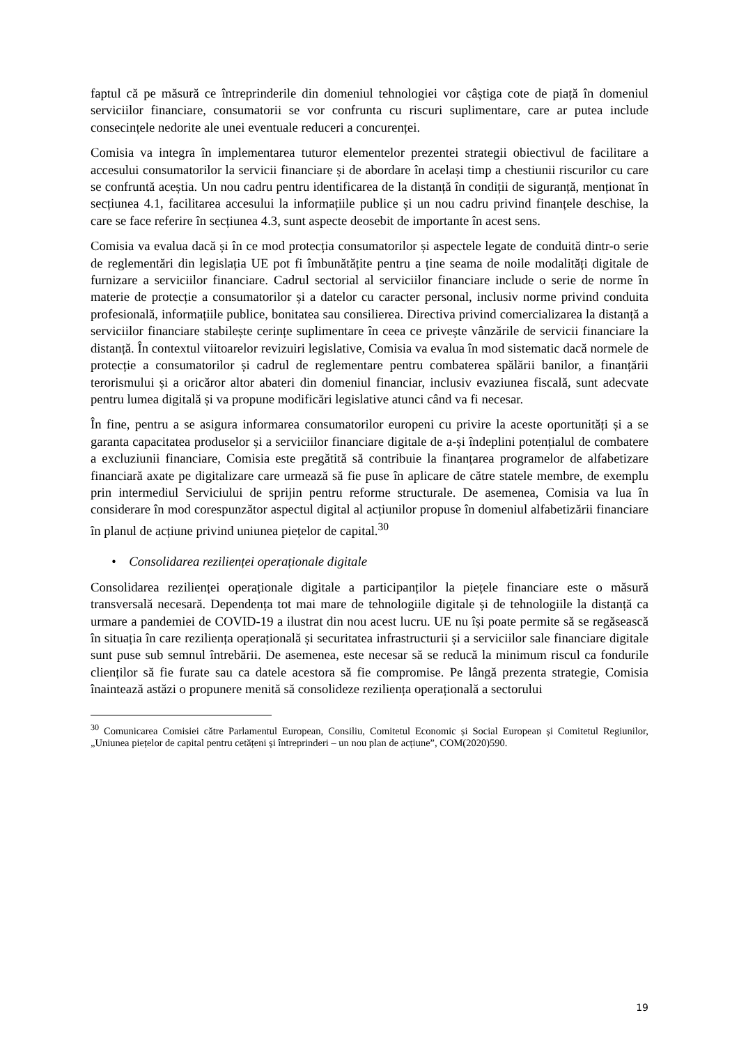faptul că pe măsură ce întreprinderile din domeniul tehnologiei vor câștiga cote de piață în domeniul serviciilor financiare, consumatorii se vor confrunta cu riscuri suplimentare, care ar putea include consecințele nedorite ale unei eventuale reduceri a concurenței.
Comisia va integra în implementarea tuturor elementelor prezentei strategii obiectivul de facilitare a accesului consumatorilor la servicii financiare și de abordare în același timp a chestiunii riscurilor cu care se confruntă aceștia. Un nou cadru pentru identificarea de la distanță în condiții de siguranță, menționat în secțiunea 4.1, facilitarea accesului la informațiile publice și un nou cadru privind finanțele deschise, la care se face referire în secțiunea 4.3, sunt aspecte deosebit de importante în acest sens.
Comisia va evalua dacă și în ce mod protecția consumatorilor și aspectele legate de conduită dintr-o serie de reglementări din legislația UE pot fi îmbunătățite pentru a ține seama de noile modalități digitale de furnizare a serviciilor financiare. Cadrul sectorial al serviciilor financiare include o serie de norme în materie de protecție a consumatorilor și a datelor cu caracter personal, inclusiv norme privind conduita profesională, informațiile publice, bonitatea sau consilierea. Directiva privind comercializarea la distanță a serviciilor financiare stabilește cerințe suplimentare în ceea ce privește vânzările de servicii financiare la distanță. În contextul viitoarelor revizuiri legislative, Comisia va evalua în mod sistematic dacă normele de protecție a consumatorilor și cadrul de reglementare pentru combaterea spălării banilor, a finanțării terorismului și a oricăror altor abateri din domeniul financiar, inclusiv evaziunea fiscală, sunt adecvate pentru lumea digitală și va propune modificări legislative atunci când va fi necesar.
În fine, pentru a se asigura informarea consumatorilor europeni cu privire la aceste oportunități și a se garanta capacitatea produselor și a serviciilor financiare digitale de a-și îndeplini potențialul de combatere a excluziunii financiare, Comisia este pregătită să contribuie la finanțarea programelor de alfabetizare financiară axate pe digitalizare care urmează să fie puse în aplicare de către statele membre, de exemplu prin intermediul Serviciului de sprijin pentru reforme structurale. De asemenea, Comisia va lua în considerare în mod corespunzător aspectul digital al acțiunilor propuse în domeniul alfabetizării financiare în planul de acțiune privind uniunea piețelor de capital.<sup>30</sup>
• Consolidarea rezilienței operaționale digitale
Consolidarea rezilienței operaționale digitale a participanților la piețele financiare este o măsură transversală necesară. Dependența tot mai mare de tehnologiile digitale și de tehnologiile la distanță ca urmare a pandemiei de COVID-19 a ilustrat din nou acest lucru. UE nu își poate permite să se regăsească în situația în care reziliența operațională și securitatea infrastructurii și a serviciilor sale financiare digitale sunt puse sub semnul întrebării. De asemenea, este necesar să se reducă la minimum riscul ca fondurile clienților să fie furate sau ca datele acestora să fie compromise. Pe lângă prezenta strategie, Comisia înaintează astăzi o propunere menită să consolideze reziliența operațională a sectorului
<sup>30</sup> Comunicarea Comisiei către Parlamentul European, Consiliu, Comitetul Economic și Social European și Comitetul Regiunilor, „Uniunea piețelor de capital pentru cetățeni și întreprinderi – un nou plan de acțiune”, COM(2020)590.
19